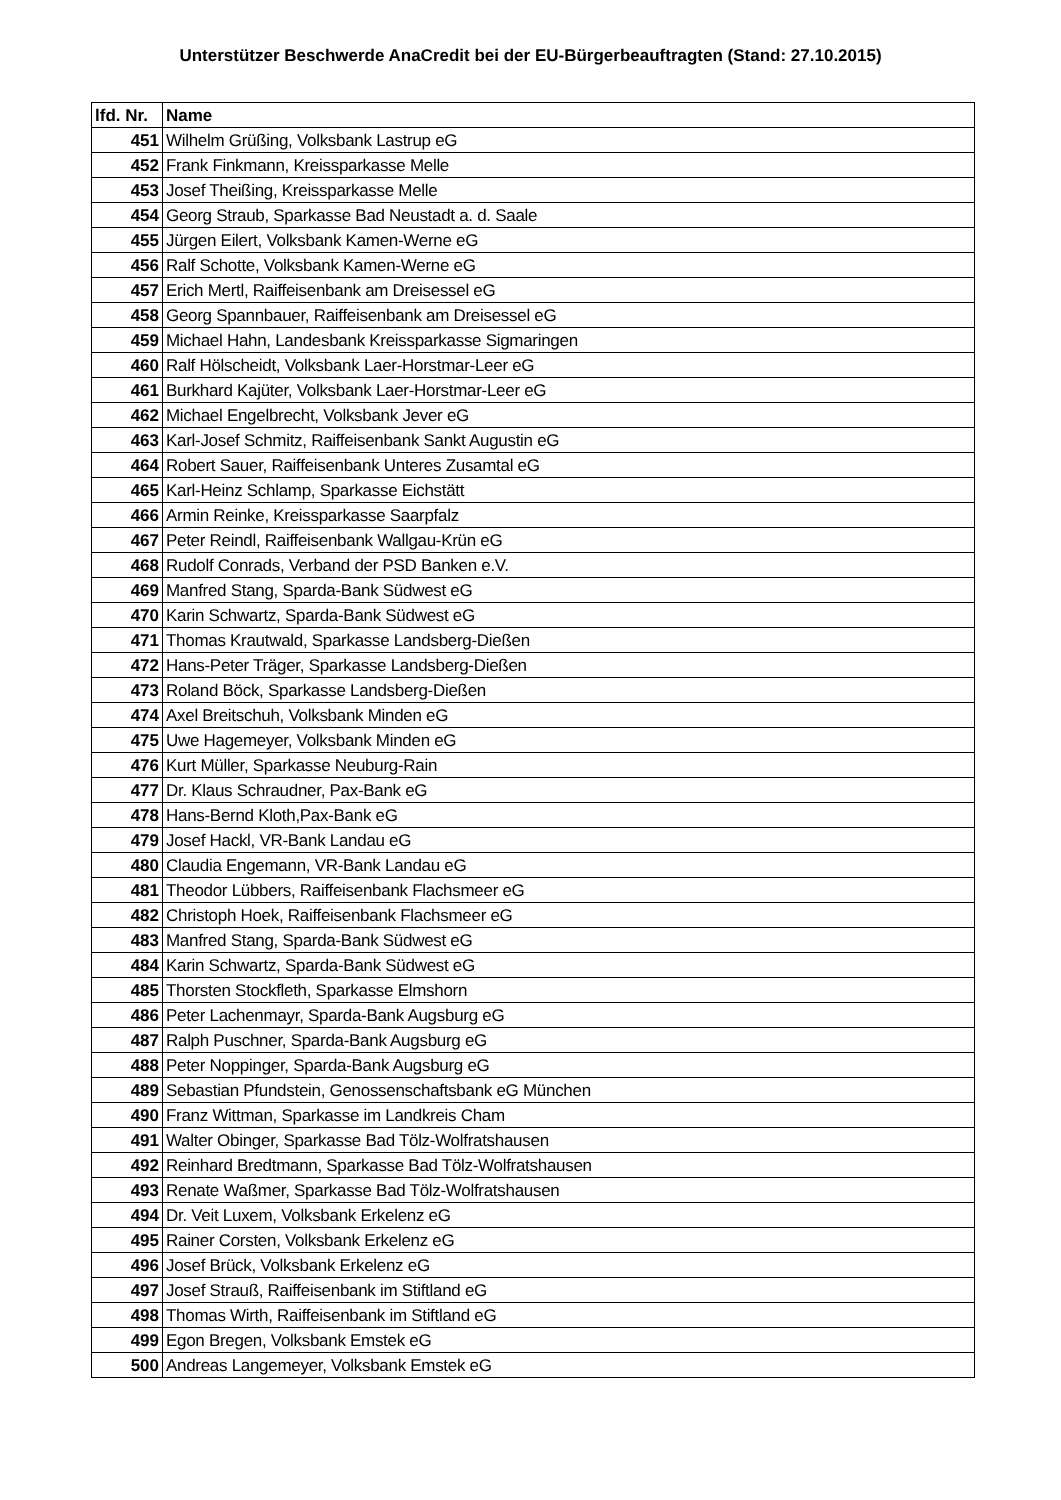Unterstützer Beschwerde AnaCredit bei der EU-Bürgerbeauftragten (Stand: 27.10.2015)
| lfd. Nr. | Name |
| --- | --- |
| 451 | Wilhelm Grüßing, Volksbank Lastrup eG |
| 452 | Frank Finkmann, Kreissparkasse Melle |
| 453 | Josef Theißing, Kreissparkasse Melle |
| 454 | Georg Straub, Sparkasse Bad Neustadt a. d. Saale |
| 455 | Jürgen Eilert, Volksbank Kamen-Werne eG |
| 456 | Ralf Schotte, Volksbank Kamen-Werne eG |
| 457 | Erich Mertl, Raiffeisenbank am Dreisessel eG |
| 458 | Georg Spannbauer, Raiffeisenbank am Dreisessel eG |
| 459 | Michael Hahn, Landesbank Kreissparkasse Sigmaringen |
| 460 | Ralf Hölscheidt, Volksbank Laer-Horstmar-Leer eG |
| 461 | Burkhard Kajüter, Volksbank Laer-Horstmar-Leer eG |
| 462 | Michael Engelbrecht, Volksbank Jever eG |
| 463 | Karl-Josef Schmitz, Raiffeisenbank Sankt Augustin eG |
| 464 | Robert Sauer, Raiffeisenbank Unteres Zusamtal eG |
| 465 | Karl-Heinz Schlamp, Sparkasse Eichstätt |
| 466 | Armin Reinke, Kreissparkasse Saarpfalz |
| 467 | Peter Reindl, Raiffeisenbank Wallgau-Krün eG |
| 468 | Rudolf Conrads, Verband der PSD Banken e.V. |
| 469 | Manfred Stang, Sparda-Bank Südwest eG |
| 470 | Karin Schwartz, Sparda-Bank Südwest eG |
| 471 | Thomas Krautwald, Sparkasse Landsberg-Dießen |
| 472 | Hans-Peter Träger, Sparkasse Landsberg-Dießen |
| 473 | Roland Böck, Sparkasse Landsberg-Dießen |
| 474 | Axel Breitschuh, Volksbank Minden eG |
| 475 | Uwe Hagemeyer, Volksbank Minden eG |
| 476 | Kurt Müller, Sparkasse Neuburg-Rain |
| 477 | Dr. Klaus Schraudner, Pax-Bank eG |
| 478 | Hans-Bernd Kloth,Pax-Bank eG |
| 479 | Josef Hackl, VR-Bank Landau eG |
| 480 | Claudia Engemann, VR-Bank Landau eG |
| 481 | Theodor Lübbers, Raiffeisenbank Flachsmeer eG |
| 482 | Christoph Hoek, Raiffeisenbank Flachsmeer eG |
| 483 | Manfred Stang, Sparda-Bank Südwest eG |
| 484 | Karin Schwartz, Sparda-Bank Südwest eG |
| 485 | Thorsten Stockfleth, Sparkasse Elmshorn |
| 486 | Peter Lachenmayr, Sparda-Bank Augsburg eG |
| 487 | Ralph Puschner, Sparda-Bank Augsburg eG |
| 488 | Peter Noppinger, Sparda-Bank Augsburg eG |
| 489 | Sebastian Pfundstein, Genossenschaftsbank eG München |
| 490 | Franz Wittman, Sparkasse im Landkreis Cham |
| 491 | Walter Obinger, Sparkasse Bad Tölz-Wolfratshausen |
| 492 | Reinhard Bredtmann, Sparkasse Bad Tölz-Wolfratshausen |
| 493 | Renate Waßmer, Sparkasse Bad Tölz-Wolfratshausen |
| 494 | Dr. Veit Luxem, Volksbank Erkelenz eG |
| 495 | Rainer Corsten, Volksbank Erkelenz eG |
| 496 | Josef Brück, Volksbank Erkelenz eG |
| 497 | Josef Strauß, Raiffeisenbank im Stiftland eG |
| 498 | Thomas Wirth, Raiffeisenbank im Stiftland eG |
| 499 | Egon Bregen, Volksbank Emstek eG |
| 500 | Andreas Langemeyer, Volksbank Emstek eG |